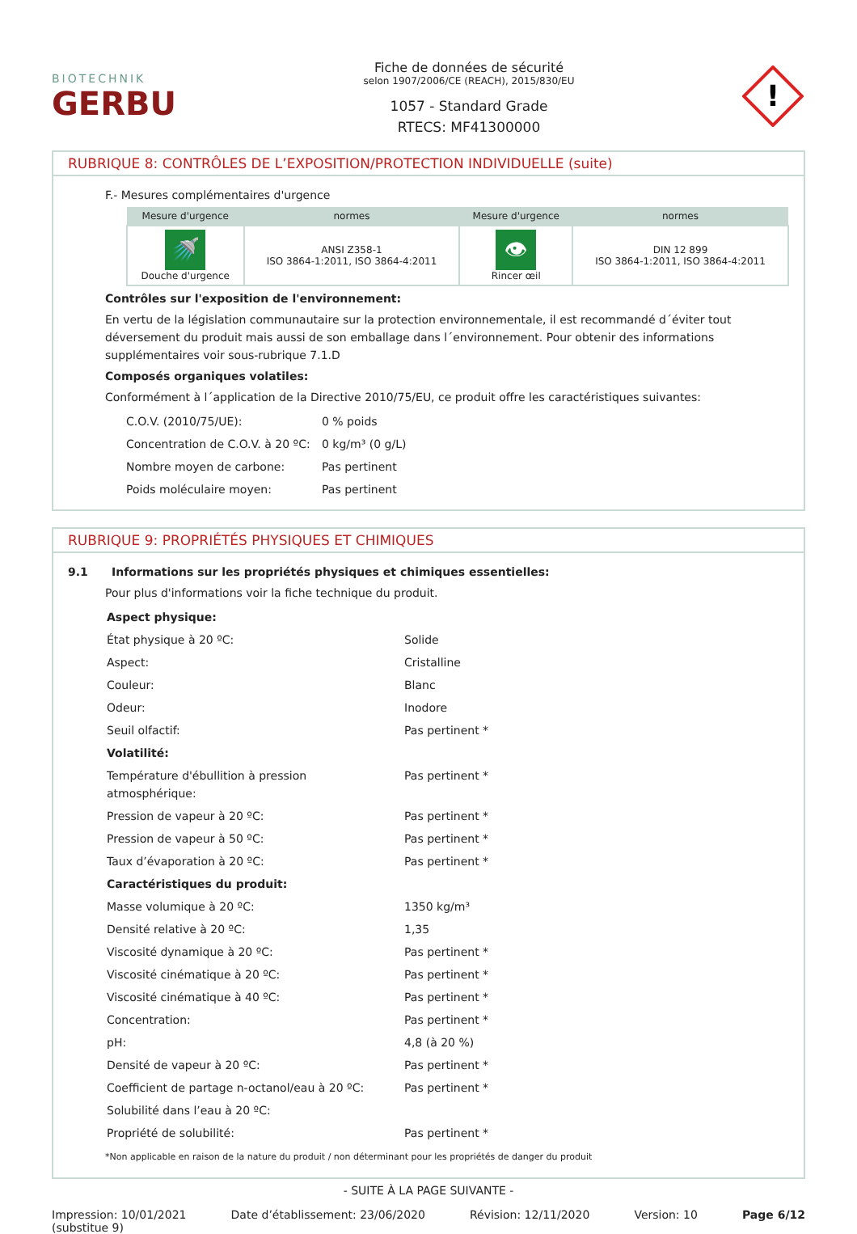BIOTECHNIK
GERBU
Fiche de données de sécurité
selon 1907/2006/CE (REACH), 2015/830/EU
1057 - Standard Grade
RTECS: MF41300000
!
RUBRIQUE 8: CONTRÔLES DE L’EXPOSITION/PROTECTION INDIVIDUELLE (suite)
F.- Mesures complémentaires d'urgence
| Mesure d'urgence | normes | Mesure d'urgence | normes |
| --- | --- | --- | --- |
| 🚿 Douche d'urgence | ANSI Z358-1 ISO 3864-1:2011, ISO 3864-4:2011 | 👁 Rincer œil | DIN 12 899 ISO 3864-1:2011, ISO 3864-4:2011 |
Contrôles sur l'exposition de l'environnement:
En vertu de la législation communautaire sur la protection environnementale, il est recommandé d´éviter tout déversement du produit mais aussi de son emballage dans l´environnement. Pour obtenir des informations supplémentaires voir sous-rubrique 7.1.D
Composés organiques volatiles:
Conformément à l´application de la Directive 2010/75/EU, ce produit offre les caractéristiques suivantes:
| C.O.V. (2010/75/UE): | 0 % poids |
| Concentration de C.O.V. à 20 ºC: | 0 kg/m³ (0 g/L) |
| Nombre moyen de carbone: | Pas pertinent |
| Poids moléculaire moyen: | Pas pertinent |
RUBRIQUE 9: PROPRIÉTÉS PHYSIQUES ET CHIMIQUES
9.1 Informations sur les propriétés physiques et chimiques essentielles:
Pour plus d'informations voir la fiche technique du produit.
| Aspect physique: | |
| État physique à 20 ºC: | Solide |
| Aspect: | Cristalline |
| Couleur: | Blanc |
| Odeur: | Inodore |
| Seuil olfactif: | Pas pertinent * |
| Volatilité: | |
| Température d'ébullition à pression atmosphérique: | Pas pertinent * |
| Pression de vapeur à 20 ºC: | Pas pertinent * |
| Pression de vapeur à 50 ºC: | Pas pertinent * |
| Taux d’évaporation à 20 ºC: | Pas pertinent * |
| Caractéristiques du produit: | |
| Masse volumique à 20 ºC: | 1350 kg/m³ |
| Densité relative à 20 ºC: | 1,35 |
| Viscosité dynamique à 20 ºC: | Pas pertinent * |
| Viscosité cinématique à 20 ºC: | Pas pertinent * |
| Viscosité cinématique à 40 ºC: | Pas pertinent * |
| Concentration: | Pas pertinent * |
| pH: | 4,8 (à 20 %) |
| Densité de vapeur à 20 ºC: | Pas pertinent * |
| Coefficient de partage n-octanol/eau à 20 ºC: | Pas pertinent * |
| Solubilité dans l’eau à 20 ºC: | |
| Propriété de solubilité: | Pas pertinent * |
*Non applicable en raison de la nature du produit / non déterminant pour les propriétés de danger du produit
- SUITE À LA PAGE SUIVANTE -
Impression: 10/01/2021
(substitue 9) Date d’établissement: 23/06/2020 Révision: 12/11/2020 Version: 10 Page 6/12